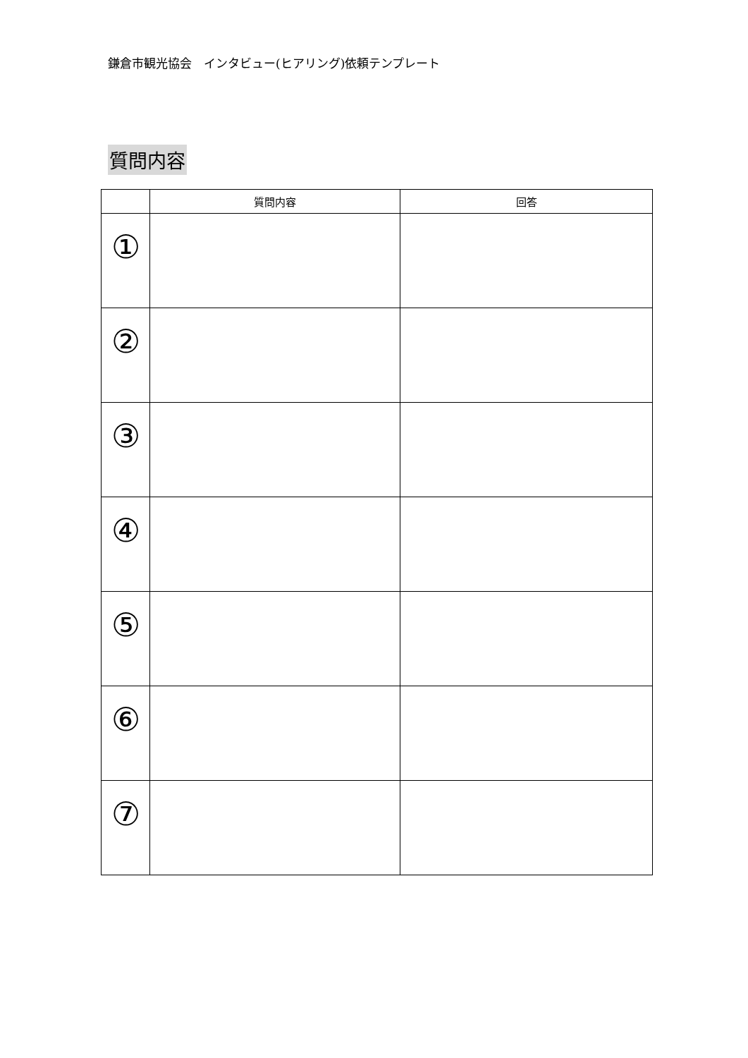鎌倉市観光協会　インタビュー(ヒアリング)依頼テンプレート
質問内容
| | 質問内容 | 回答 |
| --- | --- | --- |
| ① | | |
| ② | | |
| ③ | | |
| ④ | | |
| ⑤ | | |
| ⑥ | | |
| ⑦ | | |